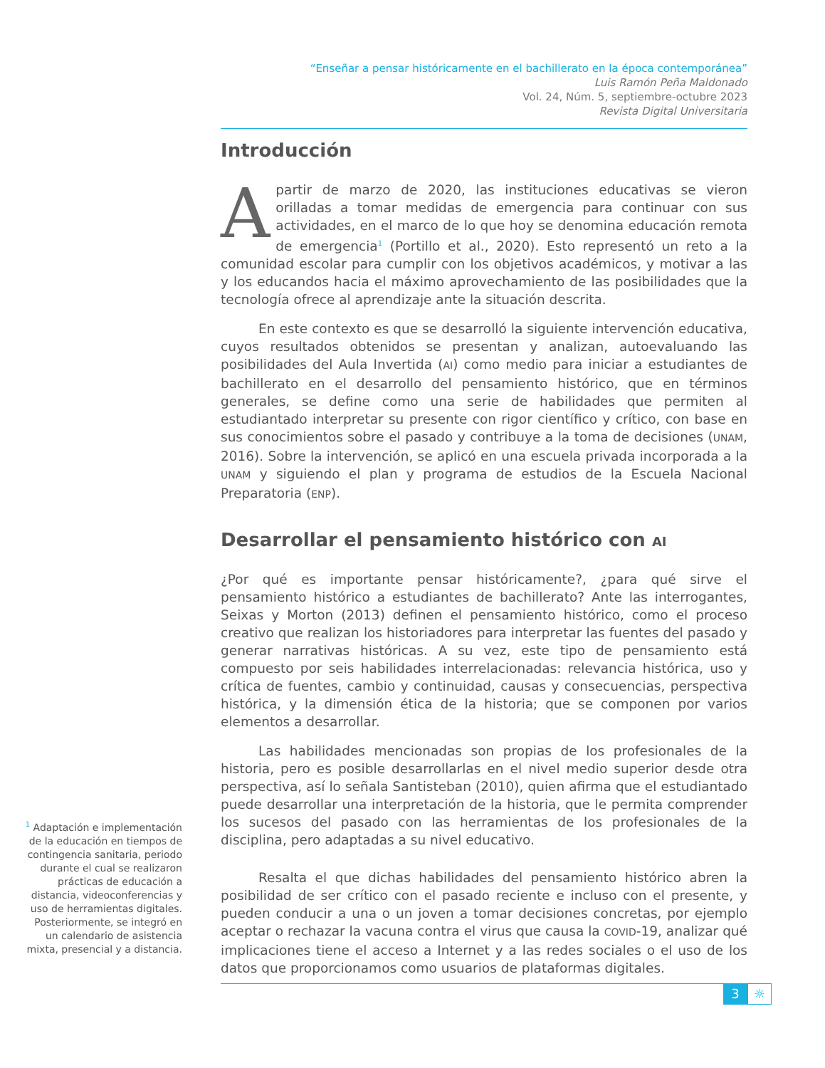“Enseñar a pensar históricamente en el bachillerato en la época contemporánea”
Luis Ramón Peña Maldonado
Vol. 24, Núm. 5, septiembre-octubre 2023
Revista Digital Universitaria
Introducción
Apartir de marzo de 2020, las instituciones educativas se vieron orilladas a tomar medidas de emergencia para continuar con sus actividades, en el marco de lo que hoy se denomina educación remota de emergencia<sup>1</sup> (Portillo et al., 2020). Esto representó un reto a la comunidad escolar para cumplir con los objetivos académicos, y motivar a las y los educandos hacia el máximo aprovechamiento de las posibilidades que la tecnología ofrece al aprendizaje ante la situación descrita.
En este contexto es que se desarrolló la siguiente intervención educativa, cuyos resultados obtenidos se presentan y analizan, autoevaluando las posibilidades del Aula Invertida (AI) como medio para iniciar a estudiantes de bachillerato en el desarrollo del pensamiento histórico, que en términos generales, se define como una serie de habilidades que permiten al estudiantado interpretar su presente con rigor científico y crítico, con base en sus conocimientos sobre el pasado y contribuye a la toma de decisiones (UNAM, 2016). Sobre la intervención, se aplicó en una escuela privada incorporada a la UNAM y siguiendo el plan y programa de estudios de la Escuela Nacional Preparatoria (ENP).
Desarrollar el pensamiento histórico con AI
¿Por qué es importante pensar históricamente?, ¿para qué sirve el pensamiento histórico a estudiantes de bachillerato? Ante las interrogantes, Seixas y Morton (2013) definen el pensamiento histórico, como el proceso creativo que realizan los historiadores para interpretar las fuentes del pasado y generar narrativas históricas. A su vez, este tipo de pensamiento está compuesto por seis habilidades interrelacionadas: relevancia histórica, uso y crítica de fuentes, cambio y continuidad, causas y consecuencias, perspectiva histórica, y la dimensión ética de la historia; que se componen por varios elementos a desarrollar.
Las habilidades mencionadas son propias de los profesionales de la historia, pero es posible desarrollarlas en el nivel medio superior desde otra perspectiva, así lo señala Santisteban (2010), quien afirma que el estudiantado puede desarrollar una interpretación de la historia, que le permita comprender los sucesos del pasado con las herramientas de los profesionales de la disciplina, pero adaptadas a su nivel educativo.
Resalta el que dichas habilidades del pensamiento histórico abren la posibilidad de ser crítico con el pasado reciente e incluso con el presente, y pueden conducir a una o un joven a tomar decisiones concretas, por ejemplo aceptar o rechazar la vacuna contra el virus que causa la COVID-19, analizar qué implicaciones tiene el acceso a Internet y a las redes sociales o el uso de los datos que proporcionamos como usuarios de plataformas digitales.
<sup>1</sup> Adaptación e implementación de la educación en tiempos de contingencia sanitaria, periodo durante el cual se realizaron prácticas de educación a distancia, videoconferencias y uso de herramientas digitales. Posteriormente, se integró en un calendario de asistencia mixta, presencial y a distancia.
3 ☼